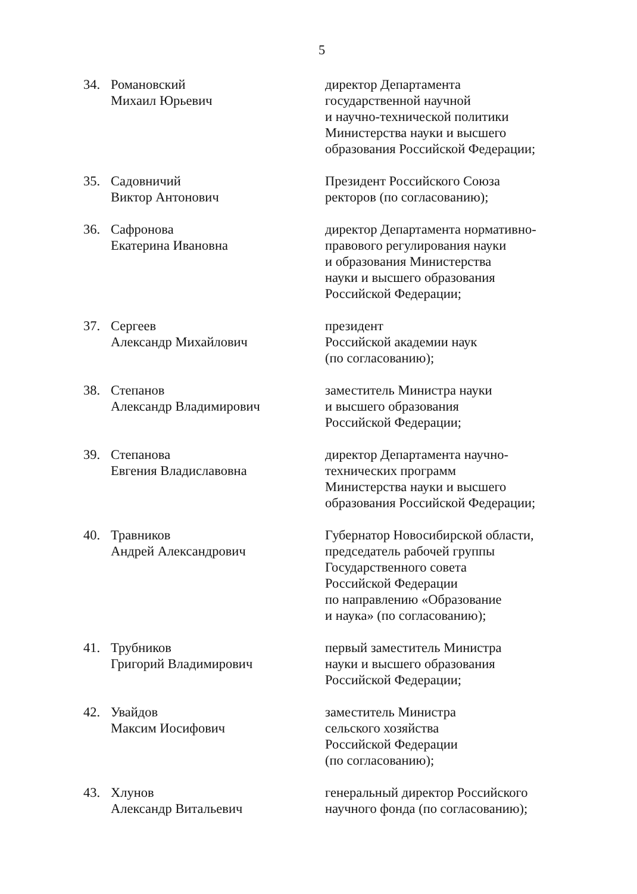5
34. Романовский
Михаил Юрьевич
директор Департамента
государственной научной
и научно-технической политики
Министерства науки и высшего
образования Российской Федерации;
35. Садовничий
Виктор Антонович
Президент Российского Союза
ректоров (по согласованию);
36. Сафронова
Екатерина Ивановна
директор Департамента нормативно-
правового регулирования науки
и образования Министерства
науки и высшего образования
Российской Федерации;
37. Сергеев
Александр Михайлович
президент
Российской академии наук
(по согласованию);
38. Степанов
Александр Владимирович
заместитель Министра науки
и высшего образования
Российской Федерации;
39. Степанова
Евгения Владиславовна
директор Департамента научно-
технических программ
Министерства науки и высшего
образования Российской Федерации;
40. Травников
Андрей Александрович
Губернатор Новосибирской области,
председатель рабочей группы
Государственного совета
Российской Федерации
по направлению «Образование
и наука» (по согласованию);
41. Трубников
Григорий Владимирович
первый заместитель Министра
науки и высшего образования
Российской Федерации;
42. Увайдов
Максим Иосифович
заместитель Министра
сельского хозяйства
Российской Федерации
(по согласованию);
43. Хлунов
Александр Витальевич
генеральный директор Российского
научного фонда (по согласованию);